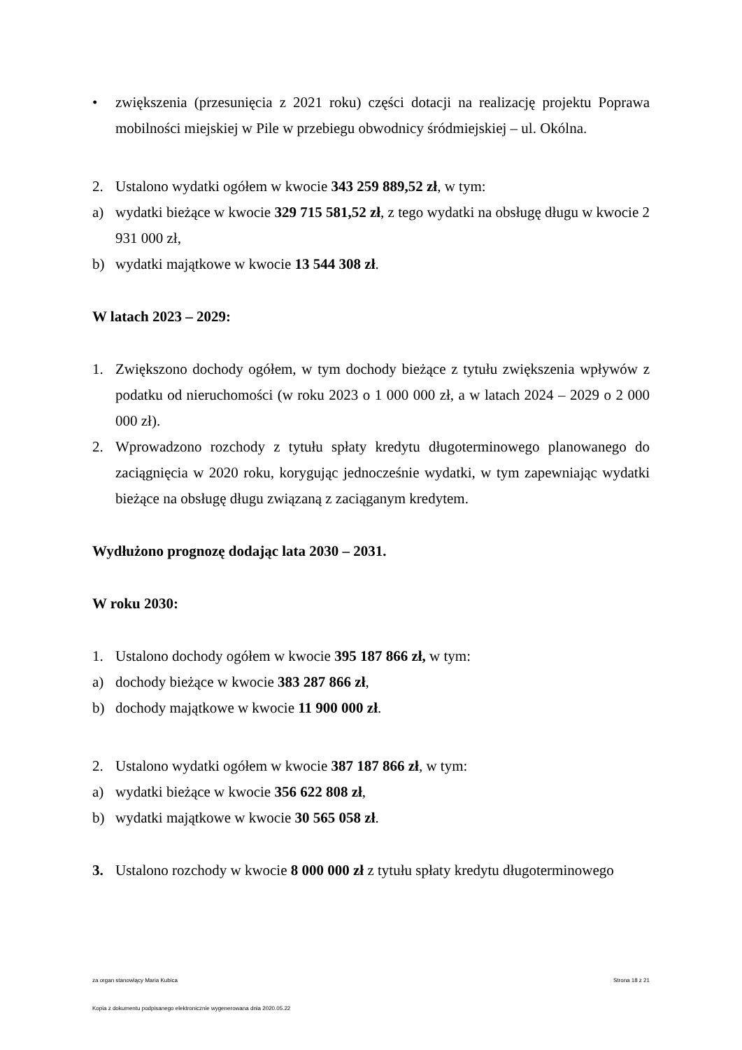• zwiększenia (przesunięcia z 2021 roku) części dotacji na realizację projektu Poprawa mobilności miejskiej w Pile w przebiegu obwodnicy śródmiejskiej – ul. Okólna.
2. Ustalono wydatki ogółem w kwocie 343 259 889,52 zł, w tym:
a) wydatki bieżące w kwocie 329 715 581,52 zł, z tego wydatki na obsługę długu w kwocie 2 931 000 zł,
b) wydatki majątkowe w kwocie 13 544 308 zł.
W latach 2023 – 2029:
1. Zwiększono dochody ogółem, w tym dochody bieżące z tytułu zwiększenia wpływów z podatku od nieruchomości (w roku 2023 o 1 000 000 zł, a w latach 2024 – 2029 o 2 000 000 zł).
2. Wprowadzono rozchody z tytułu spłaty kredytu długoterminowego planowanego do zaciągnięcia w 2020 roku, korygując jednocześnie wydatki, w tym zapewniając wydatki bieżące na obsługę długu związaną z zaciąganym kredytem.
Wydłużono prognozę dodając lata 2030 – 2031.
W roku 2030:
1. Ustalono dochody ogółem w kwocie 395 187 866 zł, w tym:
a) dochody bieżące w kwocie 383 287 866 zł,
b) dochody majątkowe w kwocie 11 900 000 zł.
2. Ustalono wydatki ogółem w kwocie 387 187 866 zł, w tym:
a) wydatki bieżące w kwocie 356 622 808 zł,
b) wydatki majątkowe w kwocie 30 565 058 zł.
3. Ustalono rozchody w kwocie 8 000 000 zł z tytułu spłaty kredytu długoterminowego
za organ stanowiący Maria Kubica Strona 18 z 21
Kopia z dokumentu podpisanego elektronicznie wygenerowana dnia 2020.05.22